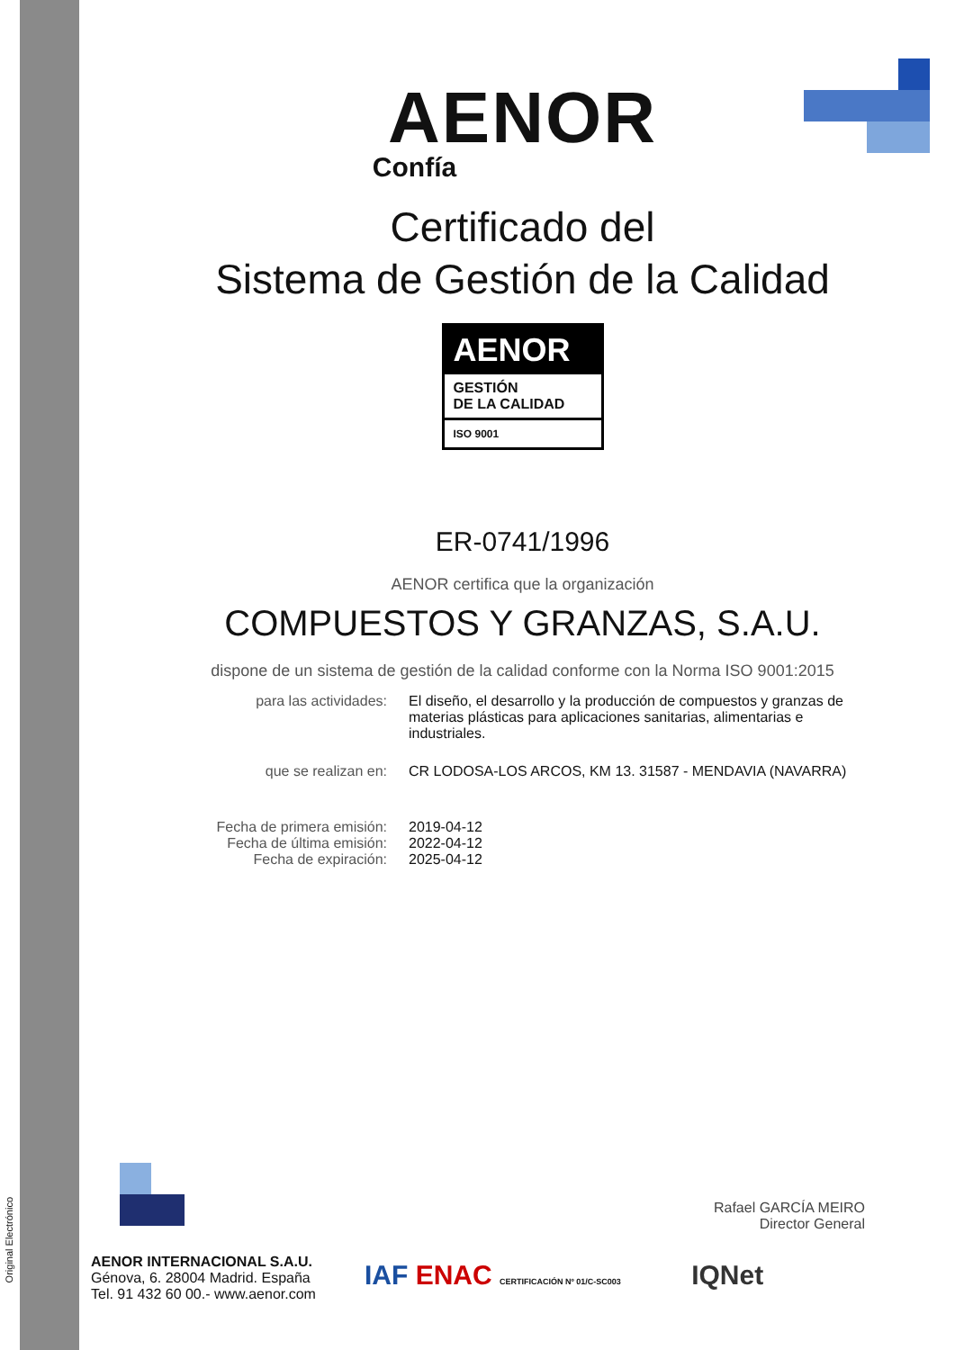Original Electrónico
AENOR
Confía
Certificado del
Sistema de Gestión de la Calidad
AENOR
GESTIÓN
DE LA CALIDAD
ISO 9001
ER-0741/1996
AENOR certifica que la organización
COMPUESTOS Y GRANZAS, S.A.U.
dispone de un sistema de gestión de la calidad conforme con la Norma ISO 9001:2015
para las actividades: El diseño, el desarrollo y la producción de compuestos y granzas de materias plásticas para aplicaciones sanitarias, alimentarias e industriales.
que se realizan en: CR LODOSA-LOS ARCOS, KM 13. 31587 - MENDAVIA (NAVARRA)
Fecha de primera emisión:
Fecha de última emisión:
Fecha de expiración:
2019-04-12
2022-04-12
2025-04-12
Rafael GARCÍA MEIRO
Director General
AENOR INTERNACIONAL S.A.U.
Génova, 6. 28004 Madrid. España
Tel. 91 432 60 00.- www.aenor.com
IAF ENAC CERTIFICACIÓN Nº 01/C-SC003 IQNet